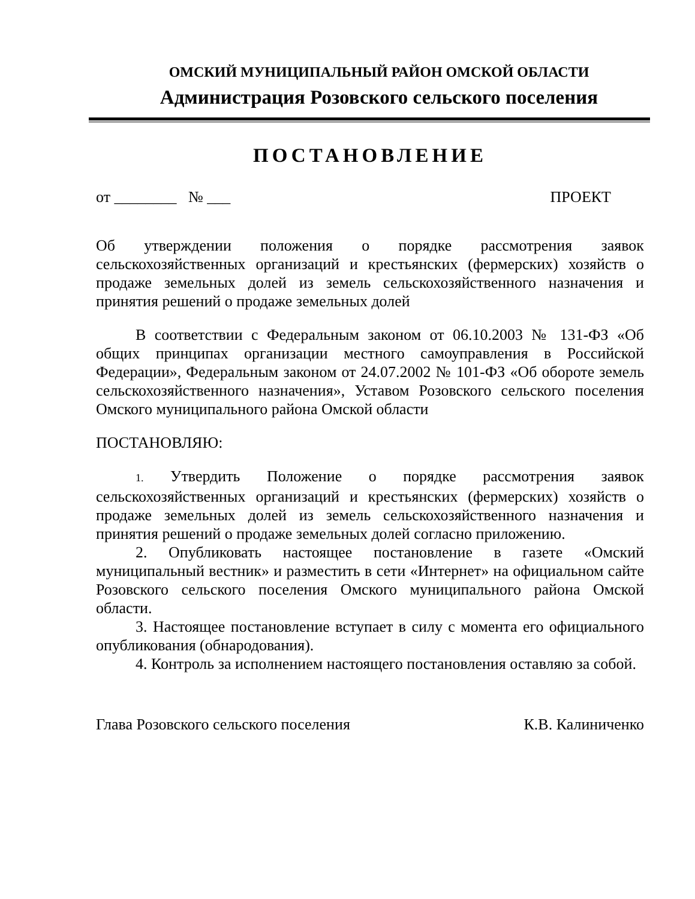ОМСКИЙ МУНИЦИПАЛЬНЫЙ РАЙОН ОМСКОЙ ОБЛАСТИ
Администрация Розовского сельского поселения
ПОСТАНОВЛЕНИЕ
от ________ № ___ ПРОЕКТ
Об утверждении положения о порядке рассмотрения заявок сельскохозяйственных организаций и крестьянских (фермерских) хозяйств о продаже земельных долей из земель сельскохозяйственного назначения и принятия решений о продаже земельных долей
В соответствии с Федеральным законом от 06.10.2003 № 131-ФЗ «Об общих принципах организации местного самоуправления в Российской Федерации», Федеральным законом от 24.07.2002 № 101-ФЗ «Об обороте земель сельскохозяйственного назначения», Уставом Розовского сельского поселения Омского муниципального района Омской области
ПОСТАНОВЛЯЮ:
1. Утвердить Положение о порядке рассмотрения заявок сельскохозяйственных организаций и крестьянских (фермерских) хозяйств о продаже земельных долей из земель сельскохозяйственного назначения и принятия решений о продаже земельных долей согласно приложению.
2. Опубликовать настоящее постановление в газете «Омский муниципальный вестник» и разместить в сети «Интернет» на официальном сайте Розовского сельского поселения Омского муниципального района Омской области.
3. Настоящее постановление вступает в силу с момента его официального опубликования (обнародования).
4. Контроль за исполнением настоящего постановления оставляю за собой.
Глава Розовского сельского поселения К.В. Калиниченко